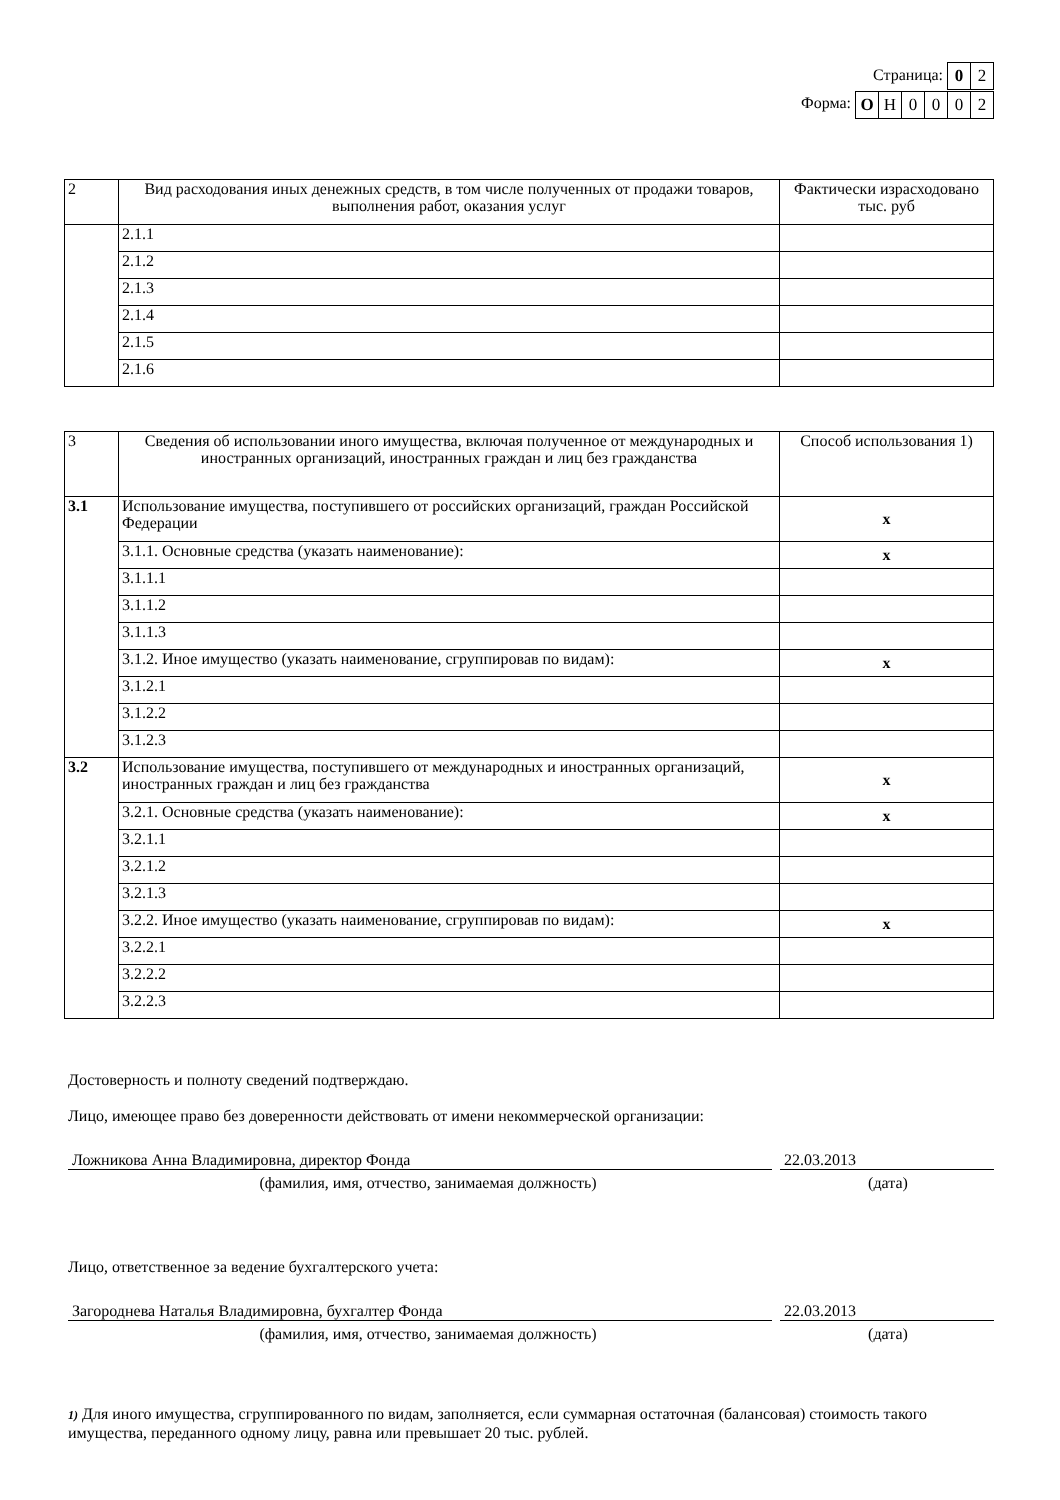Страница:
| 0 | 2 |
Форма:
| О | Н | 0 | 0 | 0 | 2 |
| 2 | Вид расходования иных денежных средств, в том числе полученных от продажи товаров, выполнения работ, оказания услуг | Фактически израсходовано тыс. руб |
| --- | --- | --- |
| | 2.1.1 | |
| | 2.1.2 | |
| | 2.1.3 | |
| | 2.1.4 | |
| | 2.1.5 | |
| | 2.1.6 | |
| 3 | Сведения об использовании иного имущества, включая полученное от международных и иностранных организаций, иностранных граждан и лиц без гражданства | Способ использования 1) |
| --- | --- | --- |
| 3.1 | Использование имущества, поступившего от российских организаций, граждан Российской Федерации | x |
| | 3.1.1. Основные средства (указать наименование): | x |
| | 3.1.1.1 | |
| | 3.1.1.2 | |
| | 3.1.1.3 | |
| | 3.1.2. Иное имущество (указать наименование, сгруппировав по видам): | x |
| | 3.1.2.1 | |
| | 3.1.2.2 | |
| | 3.1.2.3 | |
| 3.2 | Использование имущества, поступившего от международных и иностранных организаций, иностранных граждан и лиц без гражданства | x |
| | 3.2.1. Основные средства (указать наименование): | x |
| | 3.2.1.1 | |
| | 3.2.1.2 | |
| | 3.2.1.3 | |
| | 3.2.2. Иное имущество (указать наименование, сгруппировав по видам): | x |
| | 3.2.2.1 | |
| | 3.2.2.2 | |
| | 3.2.2.3 | |
Достоверность и полноту сведений подтверждаю.
Лицо, имеющее право без доверенности действовать от имени некоммерческой организации:
Ложникова Анна Владимировна, директор Фонда 22.03.2013
(фамилия, имя, отчество, занимаемая должность) (дата)
Лицо, ответственное за ведение бухгалтерского учета:
Загороднева Наталья Владимировна, бухгалтер Фонда 22.03.2013
(фамилия, имя, отчество, занимаемая должность) (дата)
1) Для иного имущества, сгруппированного по видам, заполняется, если суммарная остаточная (балансовая) стоимость такого имущества, переданного одному лицу, равна или превышает 20 тыс. рублей.